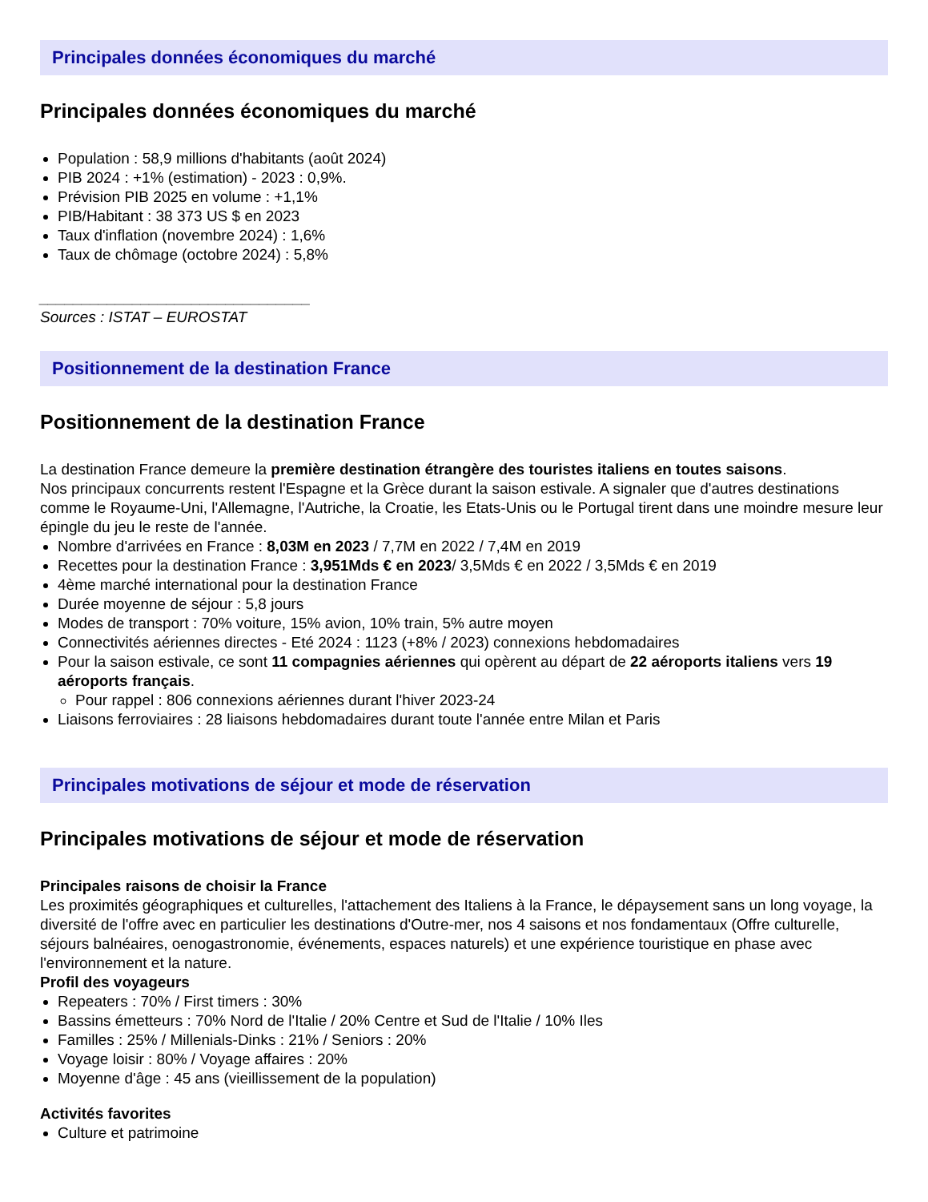Principales données économiques du marché
Principales données économiques du marché
Population : 58,9 millions d'habitants (août 2024)
PIB 2024 : +1% (estimation) - 2023 : 0,9%.
Prévision PIB 2025 en volume : +1,1%
PIB/Habitant : 38 373 US $ en 2023
Taux d'inflation (novembre 2024) : 1,6%
Taux de chômage (octobre 2024) : 5,8%
________________________________
Sources : ISTAT – EUROSTAT
Positionnement de la destination France
Positionnement de la destination France
La destination France demeure la première destination étrangère des touristes italiens en toutes saisons.
Nos principaux concurrents restent l'Espagne et la Grèce durant la saison estivale. A signaler que d'autres destinations comme le Royaume-Uni, l'Allemagne, l'Autriche, la Croatie, les Etats-Unis ou le Portugal tirent dans une moindre mesure leur épingle du jeu le reste de l'année.
Nombre d'arrivées en France : 8,03M en 2023 / 7,7M en 2022 / 7,4M en 2019
Recettes pour la destination France : 3,951Mds € en 2023/ 3,5Mds € en 2022 / 3,5Mds € en 2019
4ème marché international pour la destination France
Durée moyenne de séjour : 5,8 jours
Modes de transport : 70% voiture, 15% avion, 10% train, 5% autre moyen
Connectivités aériennes directes - Eté 2024 : 1123 (+8% / 2023) connexions hebdomadaires
Pour la saison estivale, ce sont 11 compagnies aériennes qui opèrent au départ de 22 aéroports italiens vers 19 aéroports français.
Pour rappel : 806 connexions aériennes durant l'hiver 2023-24
Liaisons ferroviaires : 28 liaisons hebdomadaires durant toute l'année entre Milan et Paris
Principales motivations de séjour et mode de réservation
Principales motivations de séjour et mode de réservation
Principales raisons de choisir la France
Les proximités géographiques et culturelles, l'attachement des Italiens à la France, le dépaysement sans un long voyage, la diversité de l'offre avec en particulier les destinations d'Outre-mer, nos 4 saisons et nos fondamentaux (Offre culturelle, séjours balnéaires, oenogastronomie, événements, espaces naturels) et une expérience touristique en phase avec l'environnement et la nature.
Profil des voyageurs
Repeaters : 70% / First timers : 30%
Bassins émetteurs : 70% Nord de l'Italie / 20% Centre et Sud de l'Italie / 10% Iles
Familles : 25% / Millenials-Dinks : 21% / Seniors : 20%
Voyage loisir : 80% / Voyage affaires : 20%
Moyenne d'âge : 45 ans (vieillissement de la population)
Activités favorites
Culture et patrimoine